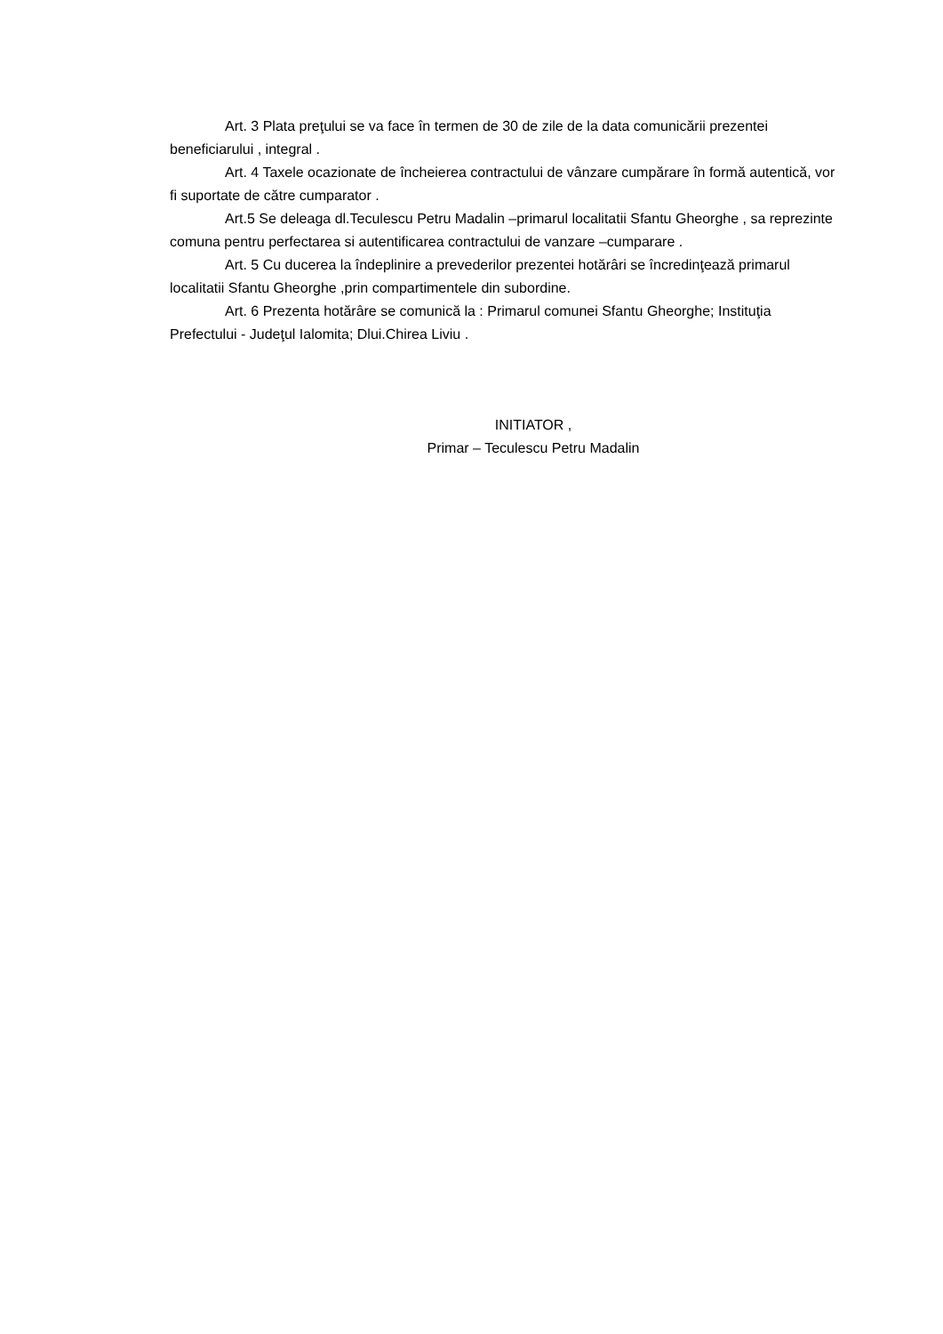Art. 3 Plata preţului se va face în termen de 30 de zile de la data comunicării prezentei beneficiarului , integral .
Art. 4 Taxele ocazionate de încheierea contractului de vânzare cumpărare în formă autentică, vor fi suportate de către cumparator .
Art.5 Se deleaga dl.Teculescu Petru Madalin –primarul localitatii Sfantu Gheorghe , sa reprezinte comuna pentru perfectarea si autentificarea contractului de vanzare –cumparare .
Art. 5 Cu ducerea la îndeplinire a prevederilor prezentei hotărâri se încredinţează primarul localitatii Sfantu Gheorghe ,prin compartimentele din subordine.
Art. 6 Prezenta hotărâre se comunică la : Primarul comunei Sfantu Gheorghe; Instituţia Prefectului - Judeţul Ialomita; Dlui.Chirea Liviu .
INITIATOR ,
Primar – Teculescu Petru Madalin